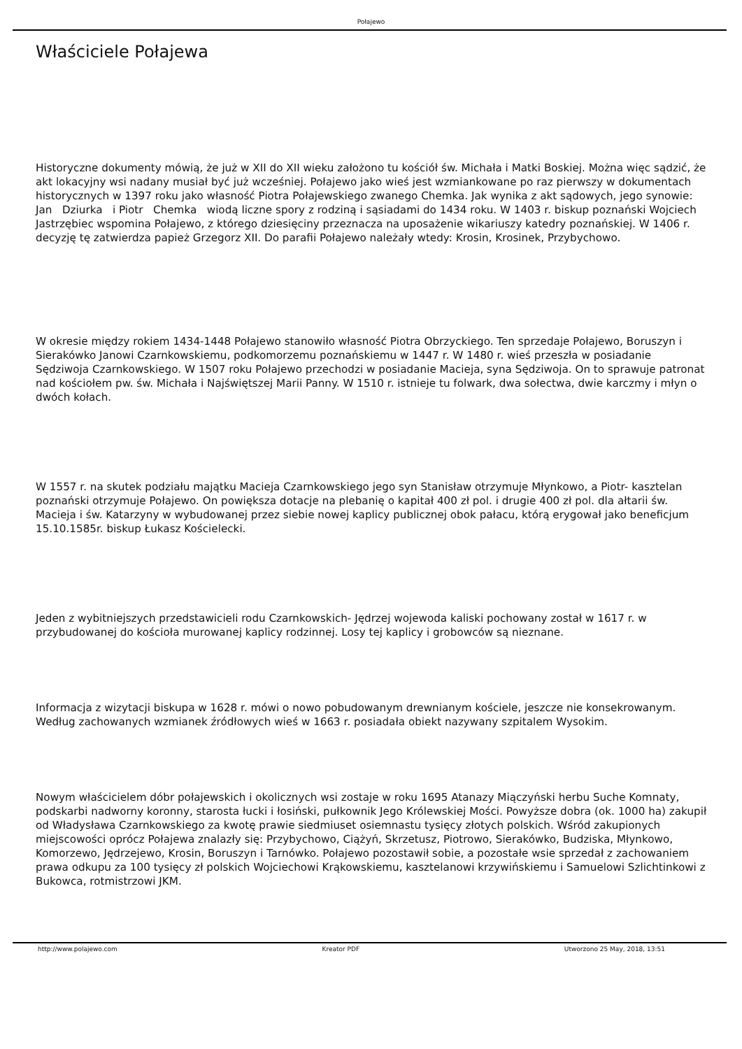Połajewo
Właściciele Połajewa
Historyczne dokumenty mówią, że już w XII do XII wieku założono tu kościół św. Michała i Matki Boskiej. Można więc sądzić, że akt lokacyjny wsi nadany musiał być już wcześniej. Połajewo jako wieś jest wzmiankowane po raz pierwszy w dokumentach historycznych w 1397 roku jako własność Piotra Połajewskiego zwanego Chemka. Jak wynika z akt sądowych, jego synowie: Jan Dziurka i Piotr Chemka wiodą liczne spory z rodziną i sąsiadami do 1434 roku. W 1403 r. biskup poznański Wojciech Jastrzębiec wspomina Połajewo, z którego dziesięciny przeznacza na uposażenie wikariuszy katedry poznańskiej. W 1406 r. decyzję tę zatwierdza papież Grzegorz XII. Do parafii Połajewo należały wtedy: Krosin, Krosinek, Przybychowo.
W okresie między rokiem 1434-1448 Połajewo stanowiło własność Piotra Obrzyckiego. Ten sprzedaje Połajewo, Boruszyn i Sierakówko Janowi Czarnkowskiemu, podkomorzemu poznańskiemu w 1447 r. W 1480 r. wieś przeszła w posiadanie Sędziwoja Czarnkowskiego. W 1507 roku Połajewo przechodzi w posiadanie Macieja, syna Sędziwoja. On to sprawuje patronat nad kościołem pw. św. Michała i Najświętszej Marii Panny. W 1510 r. istnieje tu folwark, dwa sołectwa, dwie karczmy i młyn o dwóch kołach.
W 1557 r. na skutek podziału majątku Macieja Czarnkowskiego jego syn Stanisław otrzymuje Młynkowo, a Piotr- kasztelan poznański otrzymuje Połajewo. On powiększa dotacje na plebanię o kapitał 400 zł pol. i drugie 400 zł pol. dla ałtarii św. Macieja i św. Katarzyny w wybudowanej przez siebie nowej kaplicy publicznej obok pałacu, którą erygował jako beneficjum 15.10.1585r. biskup Łukasz Kościelecki.
Jeden z wybitniejszych przedstawicieli rodu Czarnkowskich- Jędrzej wojewoda kaliski pochowany został w 1617 r. w przybudowanej do kościoła murowanej kaplicy rodzinnej. Losy tej kaplicy i grobowców są nieznane.
Informacja z wizytacji biskupa w 1628 r. mówi o nowo pobudowanym drewnianym kościele, jeszcze nie konsekrowanym. Według zachowanych wzmianek źródłowych wieś w 1663 r. posiadała obiekt nazywany szpitalem Wysokim.
Nowym właścicielem dóbr połajewskich i okolicznych wsi zostaje w roku 1695 Atanazy Miączyński herbu Suche Komnaty, podskarbi nadworny koronny, starosta łucki i łosiński, pułkownik Jego Królewskiej Mości. Powyższe dobra (ok. 1000 ha) zakupił od Władysława Czarnkowskiego za kwotę prawie siedmiuset osiemnastu tysięcy złotych polskich. Wśród zakupionych miejscowości oprócz Połajewa znalazły się: Przybychowo, Ciążyń, Skrzetusz, Piotrowo, Sierakówko, Budziska, Młynkowo, Komorzewo, Jędrzejewo, Krosin, Boruszyn i Tarnówko. Połajewo pozostawił sobie, a pozostałe wsie sprzedał z zachowaniem prawa odkupu za 100 tysięcy zł polskich Wojciechowi Krąkowskiemu, kasztelanowi krzywińskiemu i Samuelowi Szlichtinkowi z Bukowca, rotmistrzowi JKM.
http://www.polajewo.com Kreator PDF Utworzono 25 May, 2018, 13:51